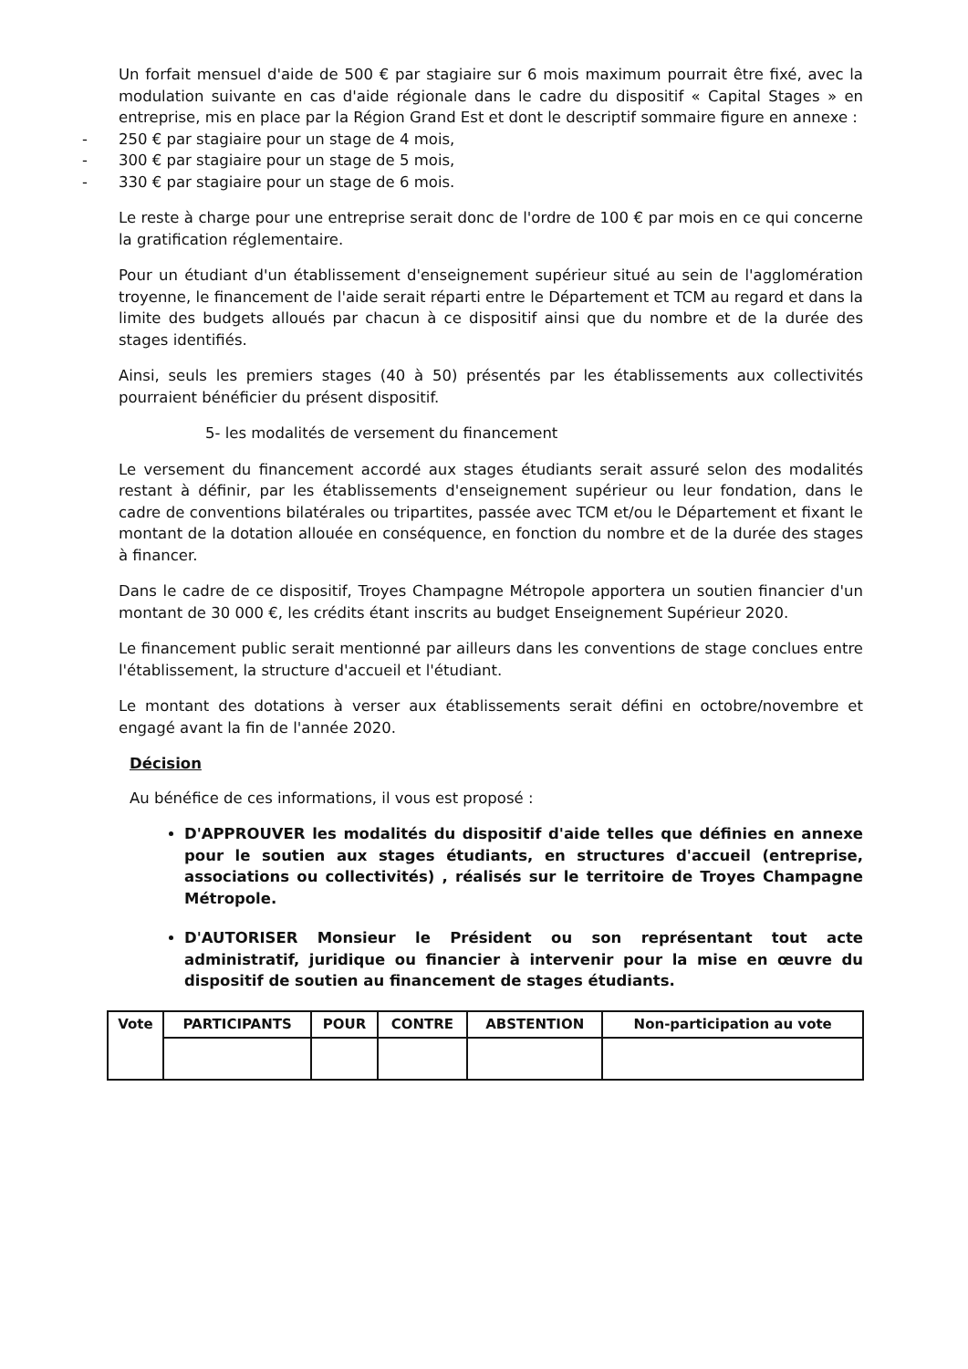Un forfait mensuel d'aide de 500 € par stagiaire sur 6 mois maximum pourrait être fixé, avec la modulation suivante en cas d'aide régionale dans le cadre du dispositif « Capital Stages » en entreprise, mis en place par la Région Grand Est et dont le descriptif sommaire figure en annexe :
- 250 € par stagiaire pour un stage de 4 mois,
- 300 € par stagiaire pour un stage de 5 mois,
- 330 € par stagiaire pour un stage de 6 mois.
Le reste à charge pour une entreprise serait donc de l'ordre de 100 € par mois en ce qui concerne la gratification réglementaire.
Pour un étudiant d'un établissement d'enseignement supérieur situé au sein de l'agglomération troyenne, le financement de l'aide serait réparti entre le Département et TCM au regard et dans la limite des budgets alloués par chacun à ce dispositif ainsi que du nombre et de la durée des stages identifiés.
Ainsi, seuls les premiers stages (40 à 50) présentés par les établissements aux collectivités pourraient bénéficier du présent dispositif.
5- les modalités de versement du financement
Le versement du financement accordé aux stages étudiants serait assuré selon des modalités restant à définir, par les établissements d'enseignement supérieur ou leur fondation, dans le cadre de conventions bilatérales ou tripartites, passée avec TCM et/ou le Département et fixant le montant de la dotation allouée en conséquence, en fonction du nombre et de la durée des stages à financer.
Dans le cadre de ce dispositif, Troyes Champagne Métropole apportera un soutien financier d'un montant de 30 000 €, les crédits étant inscrits au budget Enseignement Supérieur 2020.
Le financement public serait mentionné par ailleurs dans les conventions de stage conclues entre l'établissement, la structure d'accueil et l'étudiant.
Le montant des dotations à verser aux établissements serait défini en octobre/novembre et engagé avant la fin de l'année 2020.
Décision
Au bénéfice de ces informations, il vous est proposé :
D'APPROUVER les modalités du dispositif d'aide telles que définies en annexe pour le soutien aux stages étudiants, en structures d'accueil (entreprise, associations ou collectivités) , réalisés sur le territoire de Troyes Champagne Métropole.
D'AUTORISER Monsieur le Président ou son représentant tout acte administratif, juridique ou financier à intervenir pour la mise en œuvre du dispositif de soutien au financement de stages étudiants.
| Vote | PARTICIPANTS | POUR | CONTRE | ABSTENTION | Non-participation au vote |
| --- | --- | --- | --- | --- | --- |